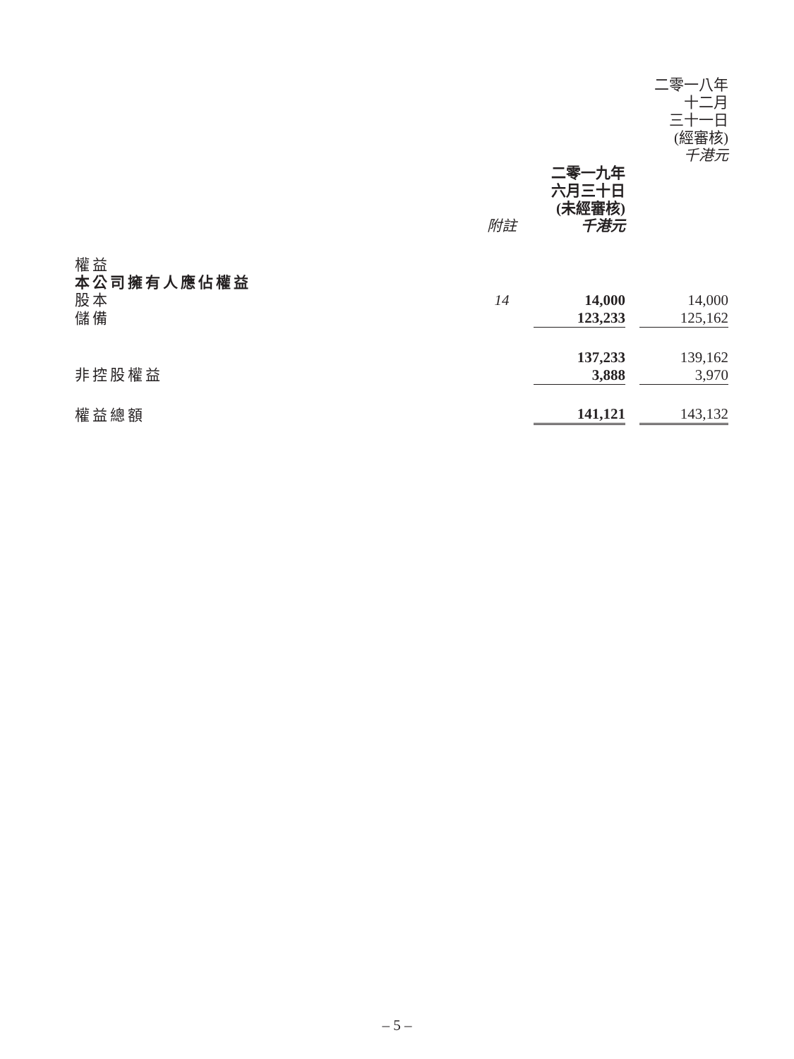| | | | | 二零一八年 十二月 三十一日 (經審核) 千港元 |
| --- | --- | --- | --- | --- |
| | 附註 | 二零一九年 六月三十日 (未經審核) 千港元 | | |
| 權益 | | | | |
| 本公司擁有人應佔權益 | | | | |
| 股本 | 14 | 14,000 | | 14,000 |
| 儲備 | | 123,233 | | 125,162 |
| | | 137,233 | | 139,162 |
| 非控股權益 | | 3,888 | | 3,970 |
| 權益總額 | | 141,121 | | 143,132 |
– 5 –